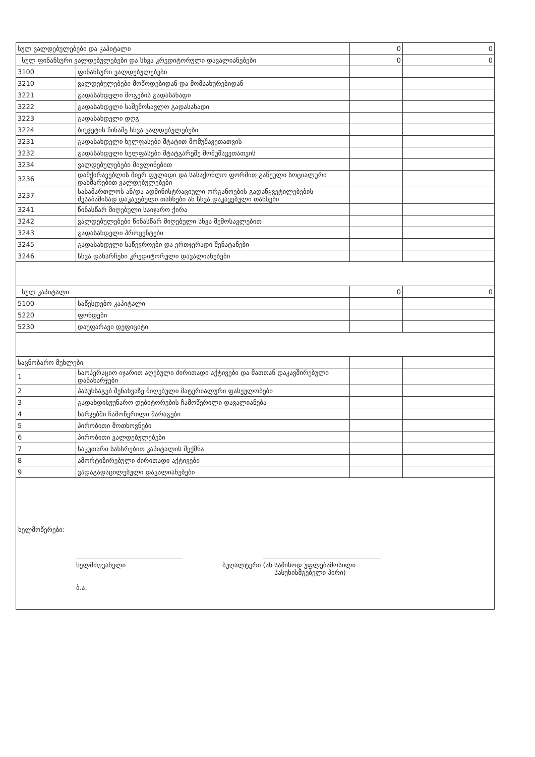| სულ ვალდებულებები და კაპიტალი | | 0 | 0 |
| სულ ფინანსური ვალდებულებები და სხვა კრედიტორული დავალიანებები | | 0 | 0 |
| 3100 | ფინანსური ვალდებულებები | | |
| 3210 | ვალდებულებები მოწოდებიდან და მომსახურებიდან | | |
| 3221 | გადასახდელი მოგების გადასახადი | | |
| 3222 | გადასახდელი საშემოსავლო გადასახადი | | |
| 3223 | გადასახდელი დღგ | | |
| 3224 | ბიუჯეტის წინაშე სხვა ვალდებულებები | | |
| 3231 | გადასახდელი ხელფასები შტატით მომუშავეთათვის | | |
| 3232 | გადასახდელი ხელფასები შტატგარეშე მომუშავეთათვის | | |
| 3234 | ვალდებულებები მივლინებით | | |
| 3236 | დამქირავებლის მიერ ფულადი და სასაქონლო ფორმით გაწეული სოციალური დახმარებით ვალდებულებები | | |
| 3237 | სასამართლოს ან/და ადმინისტრაციული ორგანოების გადაწყვეტილებების შესაბამისად დაკავებული თანხები ან სხვა დაკავებული თანხები | | |
| 3241 | წინასწარ მიღებული საიჯარო ქირა | | |
| 3242 | ვალდებულებები წინასწარ მიღებული სხვა შემოსავლებით | | |
| 3243 | გადასახდელი პროცენტები | | |
| 3245 | გადასახდელი საწევროები და ერთჯერადი შენატანები | | |
| 3246 | სხვა დანარჩენი კრედიტორული დავალიანებები | | |
| სულ კაპიტალი | | 0 | 0 |
| 5100 | საწესდებო კაპიტალი | | |
| 5220 | ფონდები | | |
| 5230 | დაუფარავი დეფიციტი | | |
| საცნობარო მუხლები | | | |
| 1 | საოპერაციო იჯარით აღებული ძირითადი აქტივები და მათთან დაკავშირებული დანახარჯები | | |
| 2 | პასუხსაგებ შენახვაზე მიღებული მატერიალური ფასეულობები | | |
| 3 | გადახდისუუნარო დებიტორების ჩამოწერილი დავალიანება | | |
| 4 | ხარჯებში ჩამოწერილი მარაგები | | |
| 5 | პირობითი მოთხოვნები | | |
| 6 | პირობითი ვალდებულებები | | |
| 7 | საკუთარი სახსრებით კაპიტალის შექმნა | | |
| 8 | ამორტიზირებული ძირითადი აქტივები | | |
| 9 | ვადაგადაცილებული დავალიანებები | | |
ხელმოწერები:
ხელმძღვანელი
ბ.ა.
ბუღალტერი (ან სამისოდ უფლებამოსილი
პასუხისმგებელი პირი)